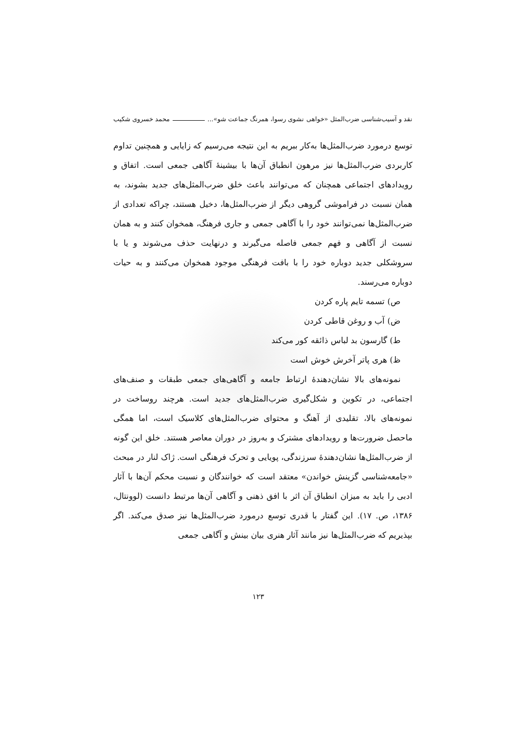نقد و آسیب‌شناسی ضرب‌المثل «خواهی نشوی رسوا، همرنگ جماعت شو»... محمد خسروی شکیب
توسع درمورد ضرب‌المثل‌ها به‌کار ببریم به این نتیجه می‌رسیم که زایایی و همچنین تداوم کاربردی ضرب‌المثل‌ها نیز مرهون انطباق آن‌ها با بیشینهٔ آگاهی جمعی است. اتفاق و رویدادهای اجتماعی همچنان که می‌توانند باعث خلق ضرب‌المثل‌های جدید بشوند، به همان نسبت در فراموشی گروهی دیگر از ضرب‌المثل‌ها، دخیل هستند، چراکه تعدادی از ضرب‌المثل‌ها نمی‌توانند خود را با آگاهی جمعی و جاری فرهنگ، همخوان کنند و به همان نسبت از آگاهی و فهم جمعی فاصله می‌گیرند و درنهایت حذف می‌شوند و یا با سروشکلی جدید دوباره خود را با بافت فرهنگی موجود همخوان می‌کنند و به حیات دوباره می‌رسند.
ص) تسمه تایم پاره کردن
ض) آب و روغن قاطی کردن
ط) گارسون بد لباس ذائقه کور می‌کند
ظ) هری پاتر آخرش خوش است
نمونه‌های بالا نشان‌دهندهٔ ارتباط جامعه و آگاهی‌های جمعی طبقات و صنف‌های اجتماعی، در تکوین و شکل‌گیری ضرب‌المثل‌های جدید است. هرچند روساخت در نمونه‌های بالا، تقلیدی از آهنگ و محتوای ضرب‌المثل‌های کلاسیک است، اما همگی ماحصل ضرورت‌ها و رویدادهای مشترک و به‌روز در دوران معاصر هستند. خلق این گونه از ضرب‌المثل‌ها نشان‌دهندهٔ سرزندگی، پویایی و تحرک فرهنگی است. ژاک لنار در مبحث «جامعه‌شناسی گزینش خواندن» معتقد است که خوانندگان و نسبت محکم آن‌ها با آثار ادبی را باید به میزان انطباق آن اثر با افق ذهنی و آگاهی آن‌ها مرتبط دانست (لوونتال، ۱۳۸۶، ص. ۱۷). این گفتار با قدری توسع درمورد ضرب‌المثل‌ها نیز صدق می‌کند. اگر بپذیریم که ضرب‌المثل‌ها نیز مانند آثار هنری بیان بینش و آگاهی جمعی
۱۲۳